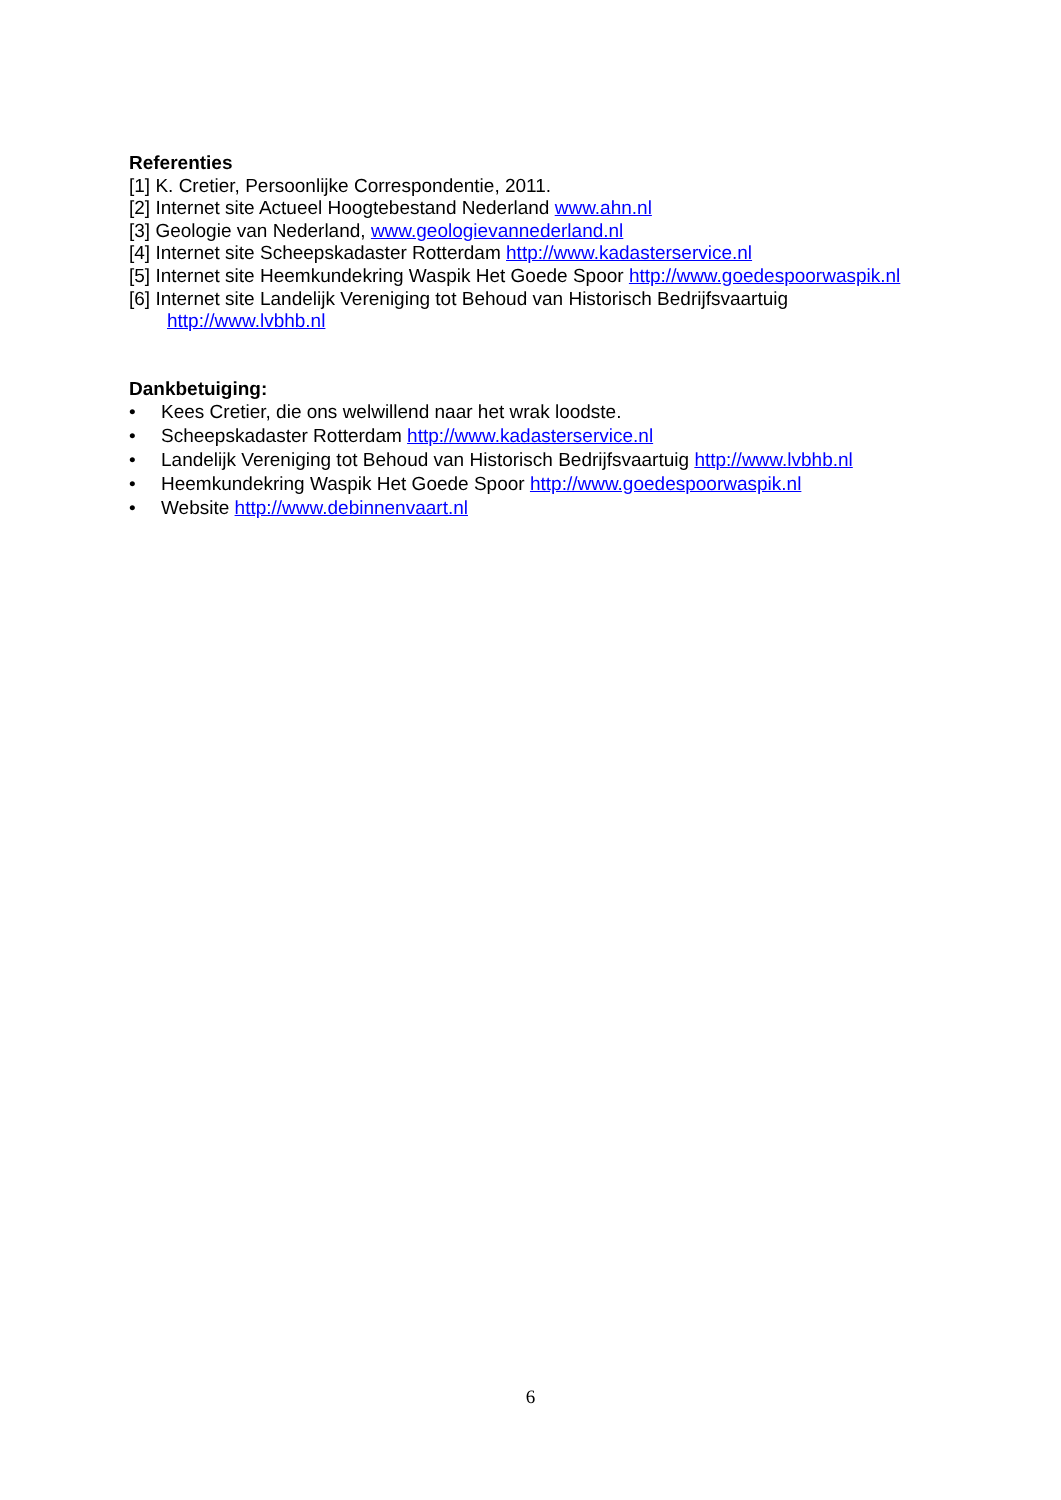Referenties
[1] K. Cretier, Persoonlijke Correspondentie, 2011.
[2] Internet site Actueel Hoogtebestand Nederland www.ahn.nl
[3] Geologie van Nederland, www.geologievannederland.nl
[4] Internet site Scheepskadaster Rotterdam http://www.kadasterservice.nl
[5] Internet site Heemkundekring Waspik Het Goede Spoor http://www.goedespoorwaspik.nl
[6] Internet site Landelijk Vereniging tot Behoud van Historisch Bedrijfsvaartuig
http://www.lvbhb.nl
Dankbetuiging:
• Kees Cretier, die ons welwillend naar het wrak loodste.
• Scheepskadaster Rotterdam http://www.kadasterservice.nl
• Landelijk Vereniging tot Behoud van Historisch Bedrijfsvaartuig http://www.lvbhb.nl
• Heemkundekring Waspik Het Goede Spoor http://www.goedespoorwaspik.nl
• Website http://www.debinnenvaart.nl
6